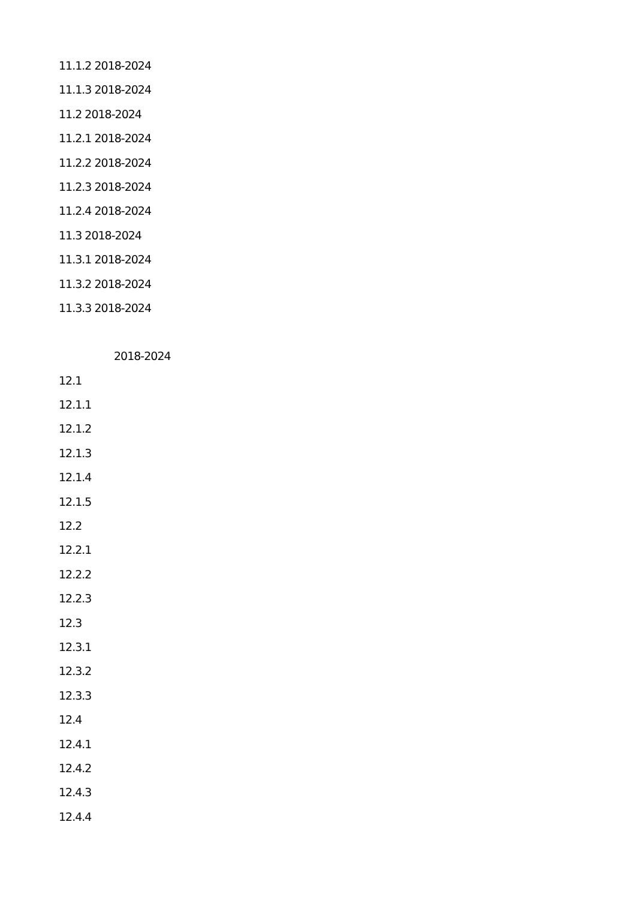11.1.2 2018-2024
11.1.3 2018-2024
11.2 2018-2024
11.2.1 2018-2024
11.2.2 2018-2024
11.2.3 2018-2024
11.2.4 2018-2024
11.3 2018-2024
11.3.1 2018-2024
11.3.2 2018-2024
11.3.3 2018-2024
2018-2024
12.1
12.1.1
12.1.2
12.1.3
12.1.4
12.1.5
12.2
12.2.1
12.2.2
12.2.3
12.3
12.3.1
12.3.2
12.3.3
12.4
12.4.1
12.4.2
12.4.3
12.4.4